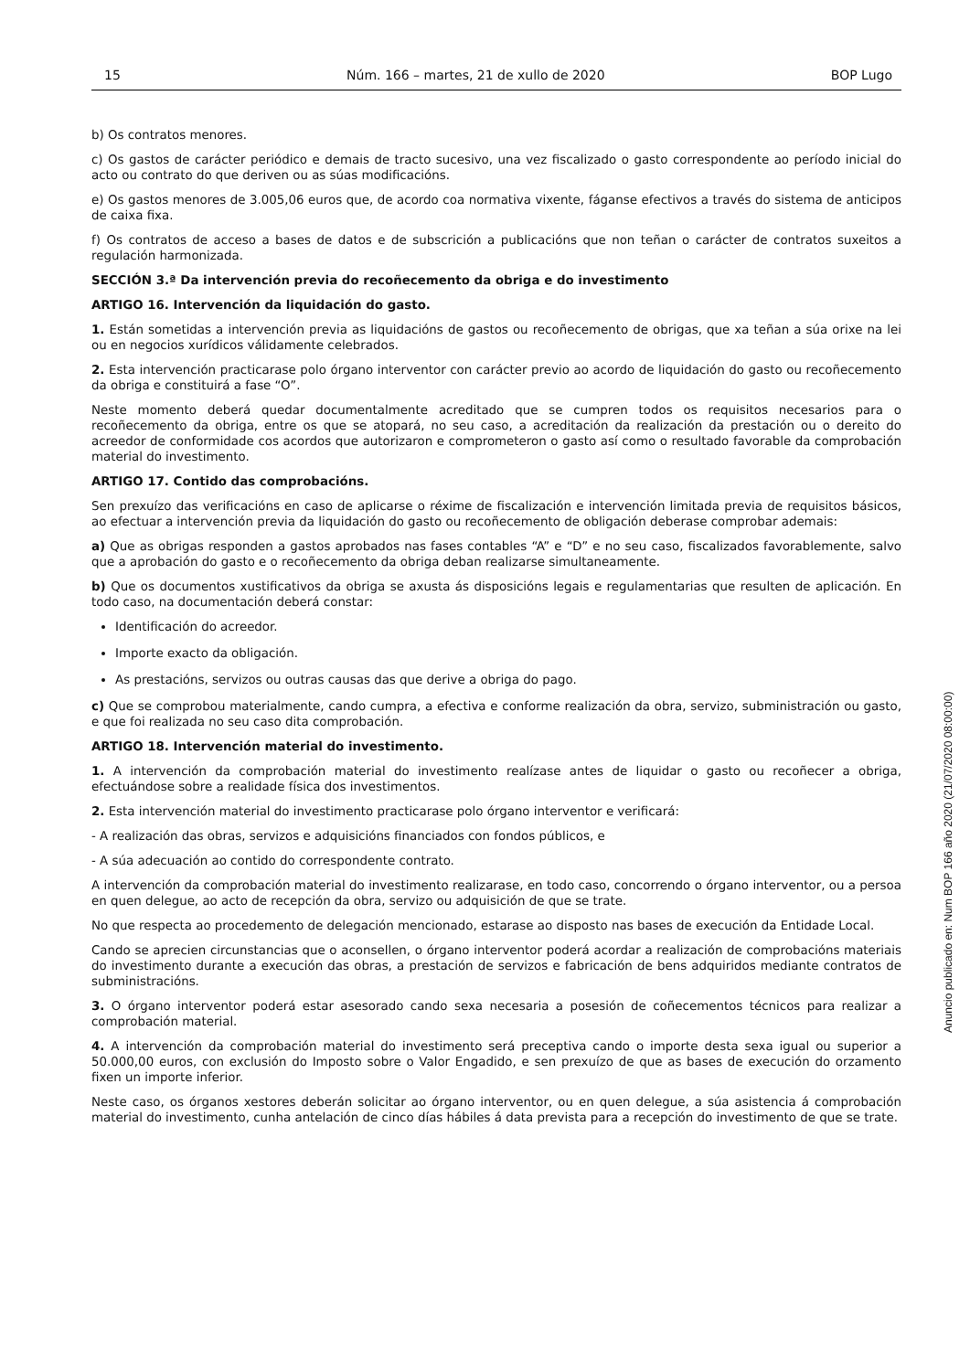15 Núm. 166 – martes, 21 de xullo de 2020 BOP Lugo
b) Os contratos menores.
c) Os gastos de carácter periódico e demais de tracto sucesivo, una vez fiscalizado o gasto correspondente ao período inicial do acto ou contrato do que deriven ou as súas modificacións.
e) Os gastos menores de 3.005,06 euros que, de acordo coa normativa vixente, fáganse efectivos a través do sistema de anticipos de caixa fixa.
f) Os contratos de acceso a bases de datos e de subscrición a publicacións que non teñan o carácter de contratos suxeitos a regulación harmonizada.
SECCIÓN 3.ª Da intervención previa do recoñecemento da obriga e do investimento
ARTIGO 16. Intervención da liquidación do gasto.
1. Están sometidas a intervención previa as liquidacións de gastos ou recoñecemento de obrigas, que xa teñan a súa orixe na lei ou en negocios xurídicos válidamente celebrados.
2. Esta intervención practicarase polo órgano interventor con carácter previo ao acordo de liquidación do gasto ou recoñecemento da obriga e constituirá a fase “O”.
Neste momento deberá quedar documentalmente acreditado que se cumpren todos os requisitos necesarios para o recoñecemento da obriga, entre os que se atopará, no seu caso, a acreditación da realización da prestación ou o dereito do acreedor de conformidade cos acordos que autorizaron e comprometeron o gasto así como o resultado favorable da comprobación material do investimento.
ARTIGO 17. Contido das comprobacións.
Sen prexuízo das verificacións en caso de aplicarse o réxime de fiscalización e intervención limitada previa de requisitos básicos, ao efectuar a intervención previa da liquidación do gasto ou recoñecemento de obligación deberase comprobar ademais:
a) Que as obrigas responden a gastos aprobados nas fases contables “A” e “D” e no seu caso, fiscalizados favorablemente, salvo que a aprobación do gasto e o recoñecemento da obriga deban realizarse simultaneamente.
b) Que os documentos xustificativos da obriga se axusta ás disposicións legais e regulamentarias que resulten de aplicación. En todo caso, na documentación deberá constar:
Identificación do acreedor.
Importe exacto da obligación.
As prestacións, servizos ou outras causas das que derive a obriga do pago.
c) Que se comprobou materialmente, cando cumpra, a efectiva e conforme realización da obra, servizo, subministración ou gasto, e que foi realizada no seu caso dita comprobación.
ARTIGO 18. Intervención material do investimento.
1. A intervención da comprobación material do investimento realízase antes de liquidar o gasto ou recoñecer a obriga, efectuándose sobre a realidade física dos investimentos.
2. Esta intervención material do investimento practicarase polo órgano interventor e verificará:
- A realización das obras, servizos e adquisicións financiados con fondos públicos, e
- A súa adecuación ao contido do correspondente contrato.
A intervención da comprobación material do investimento realizarase, en todo caso, concorrendo o órgano interventor, ou a persoa en quen delegue, ao acto de recepción da obra, servizo ou adquisición de que se trate.
No que respecta ao procedemento de delegación mencionado, estarase ao disposto nas bases de execución da Entidade Local.
Cando se aprecien circunstancias que o aconsellen, o órgano interventor poderá acordar a realización de comprobacións materiais do investimento durante a execución das obras, a prestación de servizos e fabricación de bens adquiridos mediante contratos de subministracións.
3. O órgano interventor poderá estar asesorado cando sexa necesaria a posesión de coñecementos técnicos para realizar a comprobación material.
4. A intervención da comprobación material do investimento será preceptiva cando o importe desta sexa igual ou superior a 50.000,00 euros, con exclusión do Imposto sobre o Valor Engadido, e sen prexuízo de que as bases de execución do orzamento fixen un importe inferior.
Neste caso, os órganos xestores deberán solicitar ao órgano interventor, ou en quen delegue, a súa asistencia á comprobación material do investimento, cunha antelación de cinco días hábiles á data prevista para a recepción do investimento de que se trate.
Anuncio publicado en: Num BOP 166 año 2020 (21/07/2020 08:00:00)